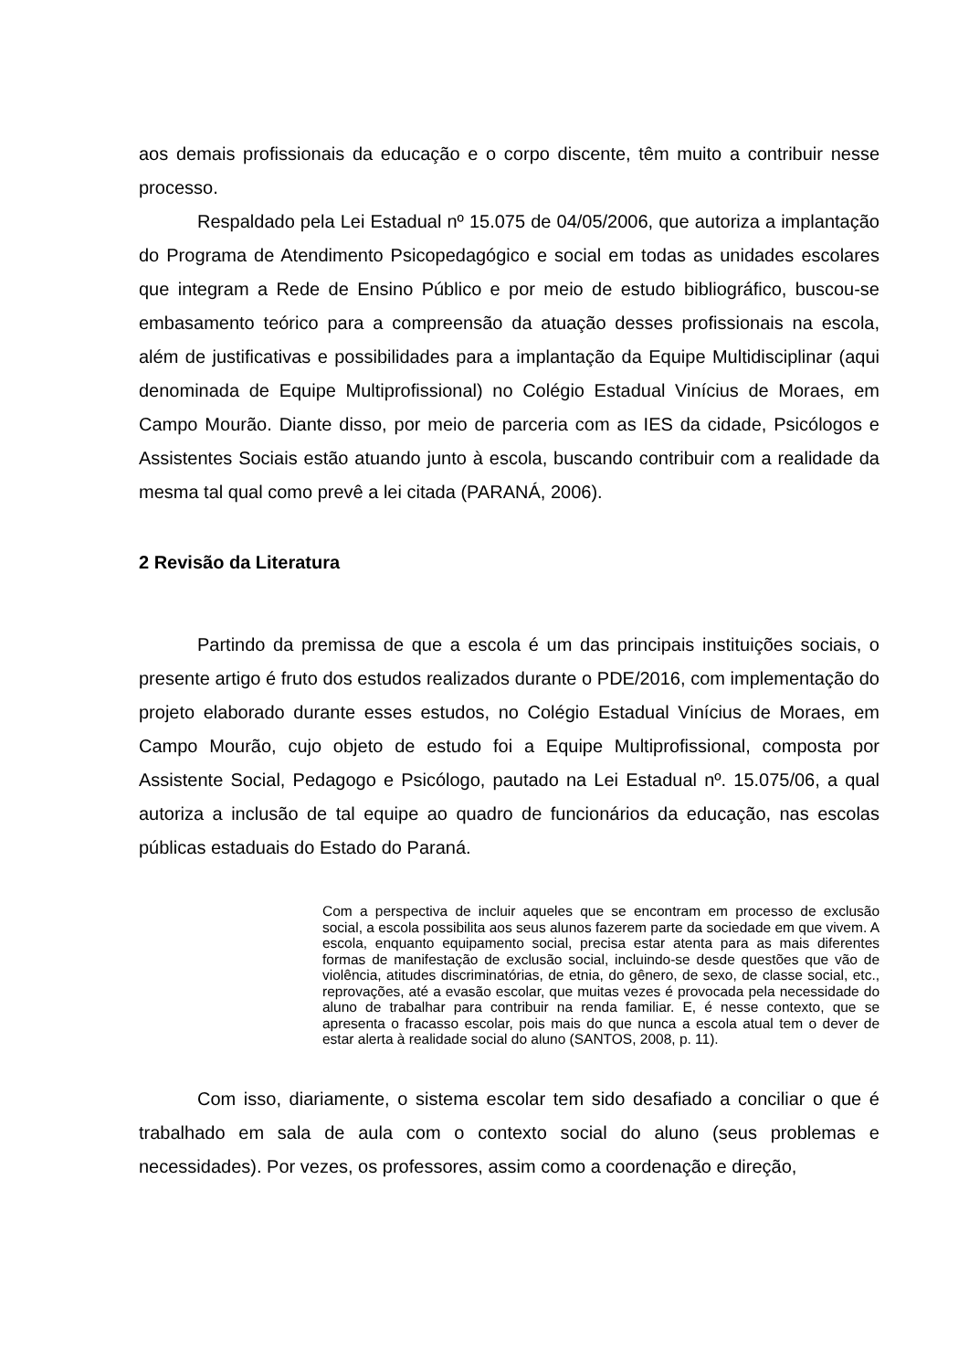aos demais profissionais da educação e o corpo discente, têm muito a contribuir nesse processo.
Respaldado pela Lei Estadual nº 15.075 de 04/05/2006, que autoriza a implantação do Programa de Atendimento Psicopedagógico e social em todas as unidades escolares que integram a Rede de Ensino Público e por meio de estudo bibliográfico, buscou-se embasamento teórico para a compreensão da atuação desses profissionais na escola, além de justificativas e possibilidades para a implantação da Equipe Multidisciplinar (aqui denominada de Equipe Multiprofissional) no Colégio Estadual Vinícius de Moraes, em Campo Mourão. Diante disso, por meio de parceria com as IES da cidade, Psicólogos e Assistentes Sociais estão atuando junto à escola, buscando contribuir com a realidade da mesma tal qual como prevê a lei citada (PARANÁ, 2006).
2 Revisão da Literatura
Partindo da premissa de que a escola é um das principais instituições sociais, o presente artigo é fruto dos estudos realizados durante o PDE/2016, com implementação do projeto elaborado durante esses estudos, no Colégio Estadual Vinícius de Moraes, em Campo Mourão, cujo objeto de estudo foi a Equipe Multiprofissional, composta por Assistente Social, Pedagogo e Psicólogo, pautado na Lei Estadual nº. 15.075/06, a qual autoriza a inclusão de tal equipe ao quadro de funcionários da educação, nas escolas públicas estaduais do Estado do Paraná.
Com a perspectiva de incluir aqueles que se encontram em processo de exclusão social, a escola possibilita aos seus alunos fazerem parte da sociedade em que vivem. A escola, enquanto equipamento social, precisa estar atenta para as mais diferentes formas de manifestação de exclusão social, incluindo-se desde questões que vão de violência, atitudes discriminatórias, de etnia, do gênero, de sexo, de classe social, etc., reprovações, até a evasão escolar, que muitas vezes é provocada pela necessidade do aluno de trabalhar para contribuir na renda familiar. E, é nesse contexto, que se apresenta o fracasso escolar, pois mais do que nunca a escola atual tem o dever de estar alerta à realidade social do aluno (SANTOS, 2008, p. 11).
Com isso, diariamente, o sistema escolar tem sido desafiado a conciliar o que é trabalhado em sala de aula com o contexto social do aluno (seus problemas e necessidades). Por vezes, os professores, assim como a coordenação e direção,